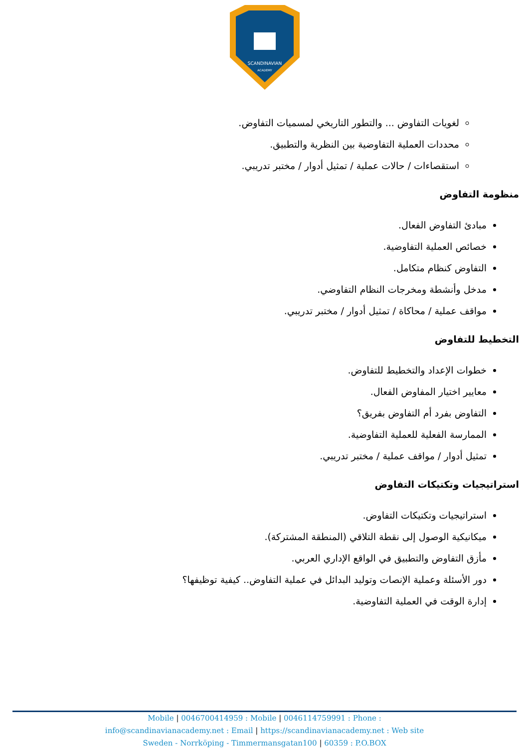SCANDINAVIAN
ACADEMY
لغويات التفاوض ... والتطور التاريخي لمسميات التفاوض.
محددات العملية التفاوضية بين النظرية والتطبيق.
استقصاءات / حالات عملية / تمثيل أدوار / مختبر تدريبي.
منظومة التفاوض
مبادئ التفاوض الفعال.
خصائص العملية التفاوضية.
التفاوض كنظام متكامل.
مدخل وأنشطة ومخرجات النظام التفاوضي.
مواقف عملية / محاكاة / تمثيل أدوار / مختبر تدريبي.
التخطيط للتفاوض
خطوات الإعداد والتخطيط للتفاوض.
معايير اختيار المفاوض الفعال.
التفاوض بفرد أم التفاوض بفريق؟
الممارسة الفعلية للعملية التفاوضية.
تمثيل أدوار / مواقف عملية / مختبر تدريبي.
استراتيجيات وتكتيكات التفاوض
استراتيجيات وتكتيكات التفاوض.
ميكانيكية الوصول إلى نقطة التلاقي (المنطقة المشتركة).
مأزق التفاوض والتطبيق في الواقع الإداري العربي.
دور الأسئلة وعملية الإنصات وتوليد البدائل في عملية التفاوض.. كيفية توظيفها؟
إدارة الوقت في العملية التفاوضية.
Mobile | 0046700414959 : Mobile | 0046114759991 : Phone :
info@scandinavianacademy.net : Email | https://scandinavianacademy.net : Web site
Sweden - Norrköping - Timmermansgatan100 | 60359 : P.O.BOX